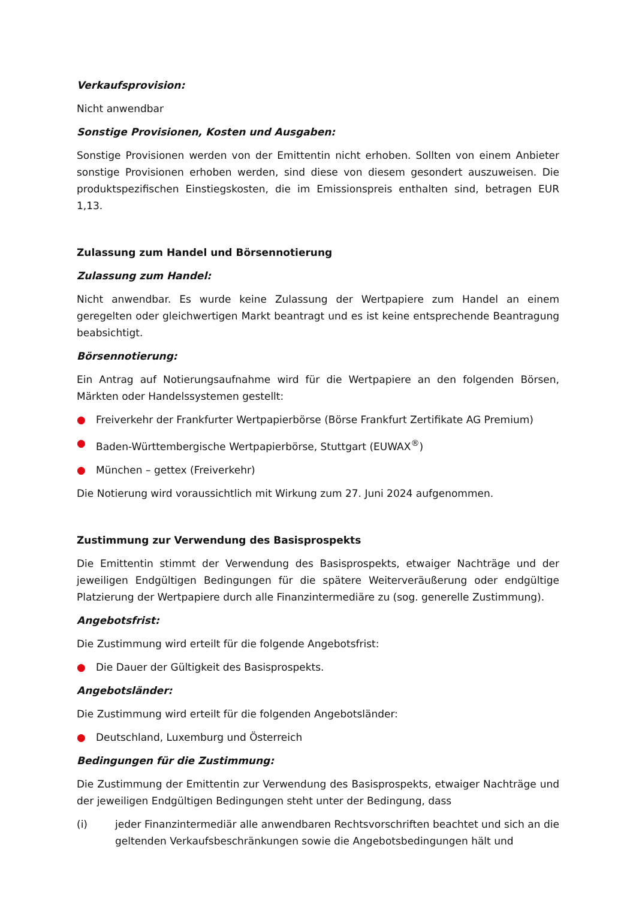Verkaufsprovision:
Nicht anwendbar
Sonstige Provisionen, Kosten und Ausgaben:
Sonstige Provisionen werden von der Emittentin nicht erhoben. Sollten von einem Anbieter sonstige Provisionen erhoben werden, sind diese von diesem gesondert auszuweisen. Die produktspezifischen Einstiegskosten, die im Emissionspreis enthalten sind, betragen EUR 1,13.
Zulassung zum Handel und Börsennotierung
Zulassung zum Handel:
Nicht anwendbar. Es wurde keine Zulassung der Wertpapiere zum Handel an einem geregelten oder gleichwertigen Markt beantragt und es ist keine entsprechende Beantragung beabsichtigt.
Börsennotierung:
Ein Antrag auf Notierungsaufnahme wird für die Wertpapiere an den folgenden Börsen, Märkten oder Handelssystemen gestellt:
● Freiverkehr der Frankfurter Wertpapierbörse (Börse Frankfurt Zertifikate AG Premium)
● Baden-Württembergische Wertpapierbörse, Stuttgart (EUWAX<sup>®</sup>)
● München – gettex (Freiverkehr)
Die Notierung wird voraussichtlich mit Wirkung zum 27. Juni 2024 aufgenommen.
Zustimmung zur Verwendung des Basisprospekts
Die Emittentin stimmt der Verwendung des Basisprospekts, etwaiger Nachträge und der jeweiligen Endgültigen Bedingungen für die spätere Weiterveräußerung oder endgültige Platzierung der Wertpapiere durch alle Finanzintermediäre zu (sog. generelle Zustimmung).
Angebotsfrist:
Die Zustimmung wird erteilt für die folgende Angebotsfrist:
● Die Dauer der Gültigkeit des Basisprospekts.
Angebotsländer:
Die Zustimmung wird erteilt für die folgenden Angebotsländer:
● Deutschland, Luxemburg und Österreich
Bedingungen für die Zustimmung:
Die Zustimmung der Emittentin zur Verwendung des Basisprospekts, etwaiger Nachträge und der jeweiligen Endgültigen Bedingungen steht unter der Bedingung, dass
(i) jeder Finanzintermediär alle anwendbaren Rechtsvorschriften beachtet und sich an die geltenden Verkaufsbeschränkungen sowie die Angebotsbedingungen hält und